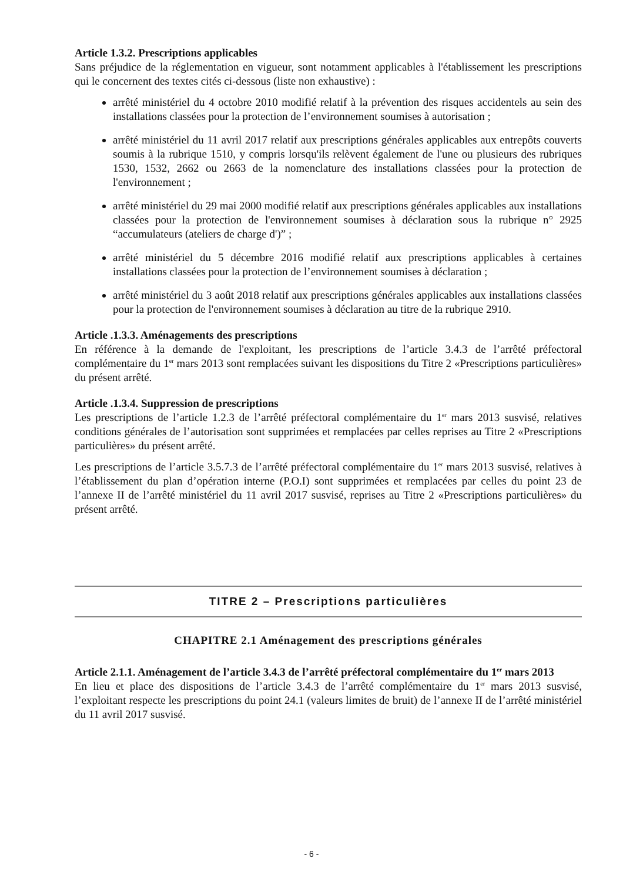Article 1.3.2. Prescriptions applicables
Sans préjudice de la réglementation en vigueur, sont notamment applicables à l'établissement les prescriptions qui le concernent des textes cités ci-dessous (liste non exhaustive) :
arrêté ministériel du 4 octobre 2010 modifié relatif à la prévention des risques accidentels au sein des installations classées pour la protection de l’environnement soumises à autorisation ;
arrêté ministériel du 11 avril 2017 relatif aux prescriptions générales applicables aux entrepôts couverts soumis à la rubrique 1510, y compris lorsqu'ils relèvent également de l'une ou plusieurs des rubriques 1530, 1532, 2662 ou 2663 de la nomenclature des installations classées pour la protection de l'environnement ;
arrêté ministériel du 29 mai 2000 modifié relatif aux prescriptions générales applicables aux installations classées pour la protection de l'environnement soumises à déclaration sous la rubrique n° 2925 “accumulateurs (ateliers de charge d')” ;
arrêté ministériel du 5 décembre 2016 modifié relatif aux prescriptions applicables à certaines installations classées pour la protection de l’environnement soumises à déclaration ;
arrêté ministériel du 3 août 2018 relatif aux prescriptions générales applicables aux installations classées pour la protection de l'environnement soumises à déclaration au titre de la rubrique 2910.
Article .1.3.3. Aménagements des prescriptions
En référence à la demande de l'exploitant, les prescriptions de l’article 3.4.3 de l’arrêté préfectoral complémentaire du 1<sup>er</sup> mars 2013 sont remplacées suivant les dispositions du Titre 2 «Prescriptions particulières» du présent arrêté.
Article .1.3.4. Suppression de prescriptions
Les prescriptions de l’article 1.2.3 de l’arrêté préfectoral complémentaire du 1<sup>er</sup> mars 2013 susvisé, relatives conditions générales de l’autorisation sont supprimées et remplacées par celles reprises au Titre 2 «Prescriptions particulières» du présent arrêté.
Les prescriptions de l’article 3.5.7.3 de l’arrêté préfectoral complémentaire du 1<sup>er</sup> mars 2013 susvisé, relatives à l’établissement du plan d’opération interne (P.O.I) sont supprimées et remplacées par celles du point 23 de l’annexe II de l’arrêté ministériel du 11 avril 2017 susvisé, reprises au Titre 2 «Prescriptions particulières» du présent arrêté.
TITRE 2 – Prescriptions particulières
CHAPITRE 2.1 Aménagement des prescriptions générales
Article 2.1.1. Aménagement de l’article 3.4.3 de l’arrêté préfectoral complémentaire du 1<sup>er</sup> mars 2013
En lieu et place des dispositions de l’article 3.4.3 de l’arrêté complémentaire du 1<sup>er</sup> mars 2013 susvisé, l’exploitant respecte les prescriptions du point 24.1 (valeurs limites de bruit) de l’annexe II de l’arrêté ministériel du 11 avril 2017 susvisé.
- 6 -